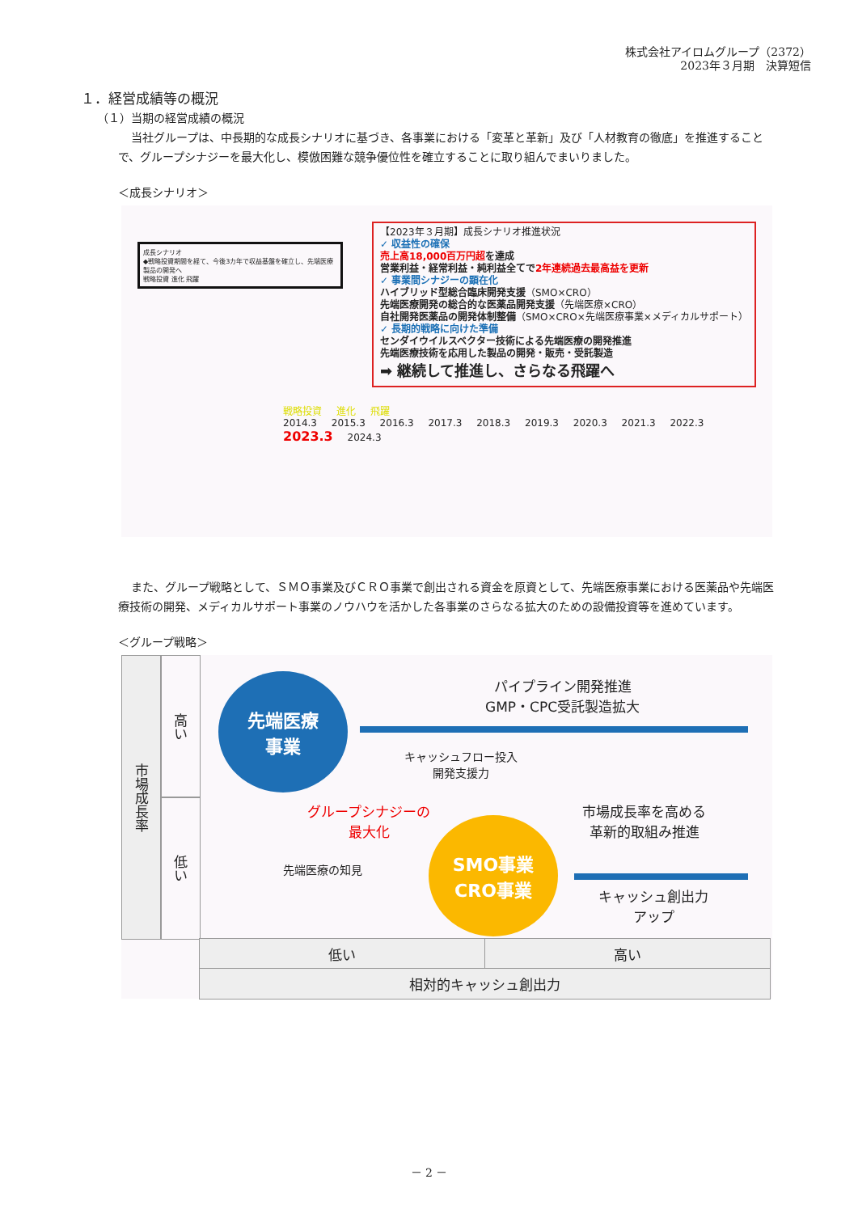株式会社アイロムグループ（2372）
2023年３月期　決算短信
１．経営成績等の概況
（１）当期の経営成績の概況
当社グループは、中長期的な成長シナリオに基づき、各事業における「変革と革新」及び「人材教育の徹底」を推進することで、グループシナジーを最大化し、模倣困難な競争優位性を確立することに取り組んでまいりました。
＜成長シナリオ＞
成長シナリオ
◆戦略投資期間を経て、今後3カ年で収益基盤を確立し、先端医療製品の開発へ
戦略投資 進化 飛躍
【2023年３月期】成長シナリオ推進状況
✓ 収益性の確保
売上高18,000百万円超を達成
営業利益・経常利益・純利益全てで2年連続過去最高益を更新
✓ 事業間シナジーの顕在化
ハイブリッド型総合臨床開発支援（SMO×CRO）
先端医療開発の総合的な医薬品開発支援（先端医療×CRO）
自社開発医薬品の開発体制整備（SMO×CRO×先端医療事業×メディカルサポート）
✓ 長期的戦略に向けた準備
センダイウイルスベクター技術による先端医療の開発推進
先端医療技術を応用した製品の開発・販売・受託製造
➡ 継続して推進し、さらなる飛躍へ
戦略投資 進化 飛躍
2014.3 2015.3 2016.3 2017.3 2018.3 2019.3 2020.3 2021.3 2022.3 2023.3 2024.3
また、グループ戦略として、ＳＭＯ事業及びＣＲＯ事業で創出される資金を原資として、先端医療事業における医薬品や先端医療技術の開発、メディカルサポート事業のノウハウを活かした各事業のさらなる拡大のための設備投資等を進めています。
＜グループ戦略＞
市場成長率
高い
低い
先端医療
事業
パイプライン開発推進
GMP・CPC受託製造拡大
キャッシュフロー投入
開発支援力
グループシナジーの
最大化
市場成長率を高める
革新的取組み推進
先端医療の知見
SMO事業
CRO事業
キャッシュ創出力
アップ
低い 高い
相対的キャッシュ創出力
－ 2 －